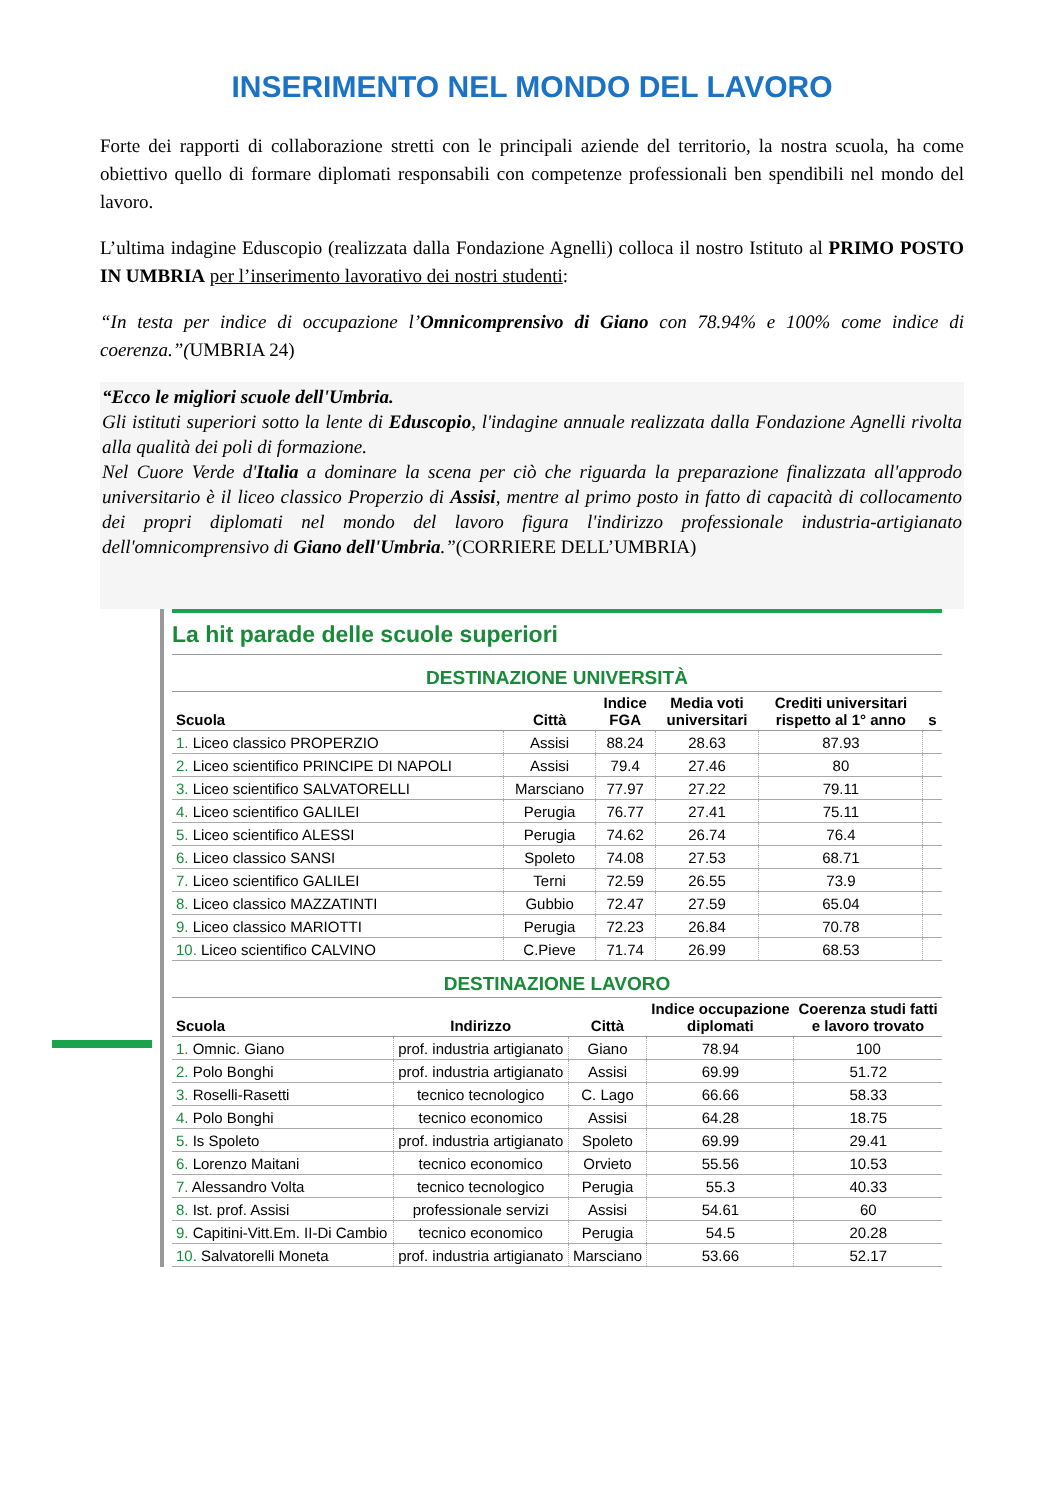INSERIMENTO NEL MONDO DEL LAVORO
Forte dei rapporti di collaborazione stretti con le principali aziende del territorio, la nostra scuola, ha come obiettivo quello di formare diplomati responsabili con competenze professionali ben spendibili nel mondo del lavoro.
L’ultima indagine Eduscopio (realizzata dalla Fondazione Agnelli) colloca il nostro Istituto al PRIMO POSTO IN UMBRIA per l’inserimento lavorativo dei nostri studenti:
“In testa per indice di occupazione l’Omnicomprensivo di Giano con 78.94% e 100% come indice di coerenza.”(UMBRIA 24)
“Ecco le migliori scuole dell'Umbria.
Gli istituti superiori sotto la lente di Eduscopio, l'indagine annuale realizzata dalla Fondazione Agnelli rivolta alla qualità dei poli di formazione.
Nel Cuore Verde d'Italia a dominare la scena per ciò che riguarda la preparazione finalizzata all'approdo universitario è il liceo classico Properzio di Assisi, mentre al primo posto in fatto di capacità di collocamento dei propri diplomati nel mondo del lavoro figura l'indirizzo professionale industria-artigianato dell'omnicomprensivo di Giano dell'Umbria.”(CORRIERE DELL’UMBRIA)
La hit parade delle scuole superiori
DESTINAZIONE UNIVERSITÀ
| Scuola | Città | Indice FGA | Media voti universitari | Crediti universitari rispetto al 1° anno | s |
| --- | --- | --- | --- | --- | --- |
| 1. Liceo classico PROPERZIO | Assisi | 88.24 | 28.63 | 87.93 | |
| 2. Liceo scientifico PRINCIPE DI NAPOLI | Assisi | 79.4 | 27.46 | 80 | |
| 3. Liceo scientifico SALVATORELLI | Marsciano | 77.97 | 27.22 | 79.11 | |
| 4. Liceo scientifico GALILEI | Perugia | 76.77 | 27.41 | 75.11 | |
| 5. Liceo scientifico ALESSI | Perugia | 74.62 | 26.74 | 76.4 | |
| 6. Liceo classico SANSI | Spoleto | 74.08 | 27.53 | 68.71 | |
| 7. Liceo scientifico GALILEI | Terni | 72.59 | 26.55 | 73.9 | |
| 8. Liceo classico MAZZATINTI | Gubbio | 72.47 | 27.59 | 65.04 | |
| 9. Liceo classico MARIOTTI | Perugia | 72.23 | 26.84 | 70.78 | |
| 10. Liceo scientifico CALVINO | C.Pieve | 71.74 | 26.99 | 68.53 | |
DESTINAZIONE LAVORO
| Scuola | Indirizzo | Città | Indice occupazione diplomati | Coerenza studi fatti e lavoro trovato |
| --- | --- | --- | --- | --- |
| 1. Omnic. Giano | prof. industria artigianato | Giano | 78.94 | 100 |
| 2. Polo Bonghi | prof. industria artigianato | Assisi | 69.99 | 51.72 |
| 3. Roselli-Rasetti | tecnico tecnologico | C. Lago | 66.66 | 58.33 |
| 4. Polo Bonghi | tecnico economico | Assisi | 64.28 | 18.75 |
| 5. Is Spoleto | prof. industria artigianato | Spoleto | 69.99 | 29.41 |
| 6. Lorenzo Maitani | tecnico economico | Orvieto | 55.56 | 10.53 |
| 7. Alessandro Volta | tecnico tecnologico | Perugia | 55.3 | 40.33 |
| 8. Ist. prof. Assisi | professionale servizi | Assisi | 54.61 | 60 |
| 9. Capitini-Vitt.Em. II-Di Cambio | tecnico economico | Perugia | 54.5 | 20.28 |
| 10. Salvatorelli Moneta | prof. industria artigianato | Marsciano | 53.66 | 52.17 |